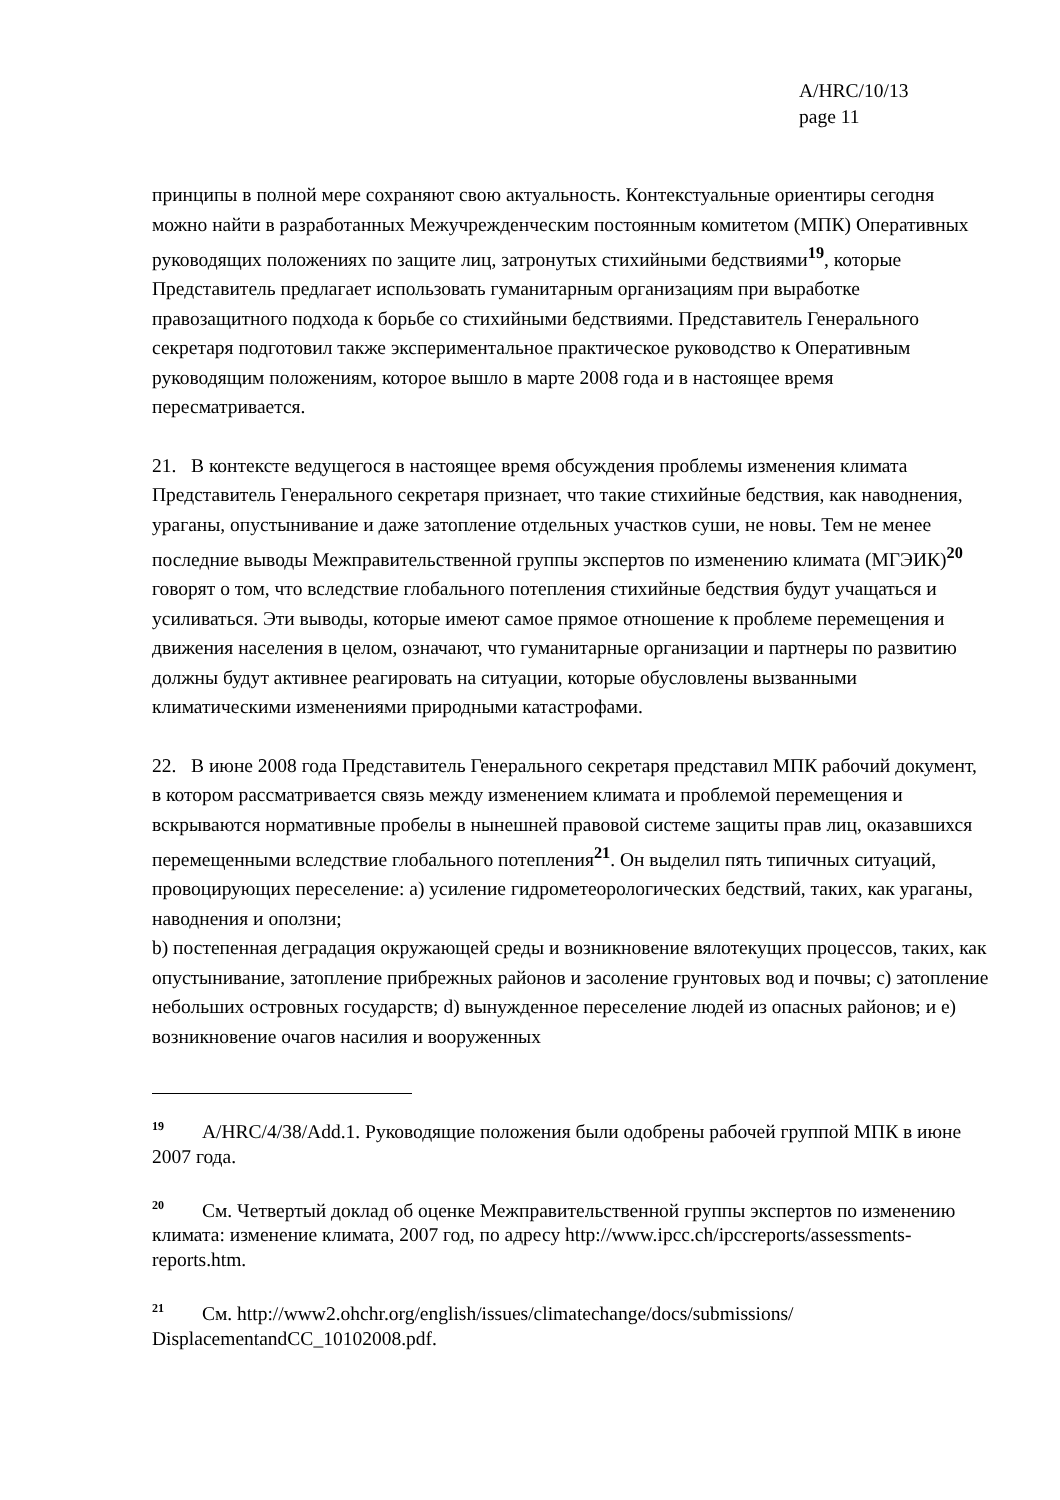A/HRC/10/13
page 11
принципы в полной мере сохраняют свою актуальность. Контекстуальные ориентиры сегодня можно найти в разработанных Межучрежденческим постоянным комитетом (МПК) Оперативных руководящих положениях по защите лиц, затронутых стихийными бедствиями<sup>19</sup>, которые Представитель предлагает использовать гуманитарным организациям при выработке правозащитного подхода к борьбе со стихийными бедствиями. Представитель Генерального секретаря подготовил также экспериментальное практическое руководство к Оперативным руководящим положениям, которое вышло в марте 2008 года и в настоящее время пересматривается.
21. В контексте ведущегося в настоящее время обсуждения проблемы изменения климата Представитель Генерального секретаря признает, что такие стихийные бедствия, как наводнения, ураганы, опустынивание и даже затопление отдельных участков суши, не новы. Тем не менее последние выводы Межправительственной группы экспертов по изменению климата (МГЭИК)<sup>20</sup> говорят о том, что вследствие глобального потепления стихийные бедствия будут учащаться и усиливаться. Эти выводы, которые имеют самое прямое отношение к проблеме перемещения и движения населения в целом, означают, что гуманитарные организации и партнеры по развитию должны будут активнее реагировать на ситуации, которые обусловлены вызванными климатическими изменениями природными катастрофами.
22. В июне 2008 года Представитель Генерального секретаря представил МПК рабочий документ, в котором рассматривается связь между изменением климата и проблемой перемещения и вскрываются нормативные пробелы в нынешней правовой системе защиты прав лиц, оказавшихся перемещенными вследствие глобального потепления<sup>21</sup>. Он выделил пять типичных ситуаций, провоцирующих переселение: a) усиление гидрометеорологических бедствий, таких, как ураганы, наводнения и оползни;
b) постепенная деградация окружающей среды и возникновение вялотекущих процессов, таких, как опустынивание, затопление прибрежных районов и засоление грунтовых вод и почвы; c) затопление небольших островных государств; d) вынужденное переселение людей из опасных районов; и e) возникновение очагов насилия и вооруженных
<sup>19</sup> A/HRC/4/38/Add.1. Руководящие положения были одобрены рабочей группой МПК в июне 2007 года.
<sup>20</sup> См. Четвертый доклад об оценке Межправительственной группы экспертов по изменению климата: изменение климата, 2007 год, по адресу http://www.ipcc.ch/ipccreports/assessments-reports.htm.
<sup>21</sup> См. http://www2.ohchr.org/english/issues/climatechange/docs/submissions/ DisplacementandCC_10102008.pdf.